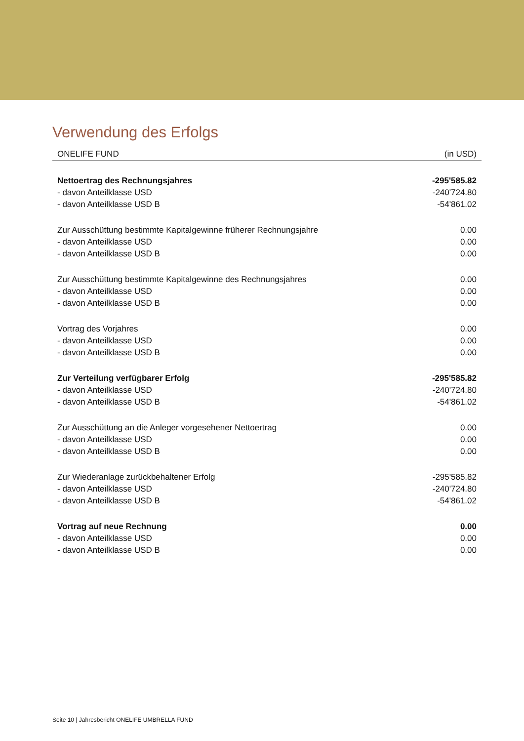Verwendung des Erfolgs
| ONELIFE FUND | (in USD) |
| --- | --- |
| Nettoertrag des Rechnungsjahres | -295'585.82 |
| - davon Anteilklasse USD | -240'724.80 |
| - davon Anteilklasse USD B | -54'861.02 |
| Zur Ausschüttung bestimmte Kapitalgewinne früherer Rechnungsjahre | 0.00 |
| - davon Anteilklasse USD | 0.00 |
| - davon Anteilklasse USD B | 0.00 |
| Zur Ausschüttung bestimmte Kapitalgewinne des Rechnungsjahres | 0.00 |
| - davon Anteilklasse USD | 0.00 |
| - davon Anteilklasse USD B | 0.00 |
| Vortrag des Vorjahres | 0.00 |
| - davon Anteilklasse USD | 0.00 |
| - davon Anteilklasse USD B | 0.00 |
| Zur Verteilung verfügbarer Erfolg | -295'585.82 |
| - davon Anteilklasse USD | -240'724.80 |
| - davon Anteilklasse USD B | -54'861.02 |
| Zur Ausschüttung an die Anleger vorgesehener Nettoertrag | 0.00 |
| - davon Anteilklasse USD | 0.00 |
| - davon Anteilklasse USD B | 0.00 |
| Zur Wiederanlage zurückbehaltener Erfolg | -295'585.82 |
| - davon Anteilklasse USD | -240'724.80 |
| - davon Anteilklasse USD B | -54'861.02 |
| Vortrag auf neue Rechnung | 0.00 |
| - davon Anteilklasse USD | 0.00 |
| - davon Anteilklasse USD B | 0.00 |
Seite 10 | Jahresbericht ONELIFE UMBRELLA FUND